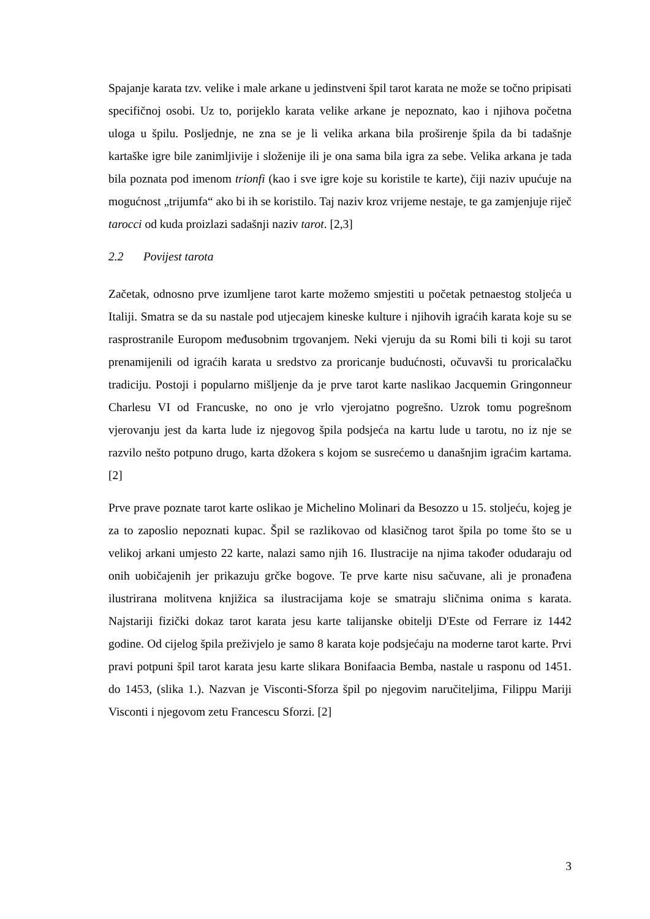Spajanje karata tzv. velike i male arkane u jedinstveni špil tarot karata ne može se točno pripisati specifičnoj osobi. Uz to, porijeklo karata velike arkane je nepoznato, kao i njihova početna uloga u špilu. Posljednje, ne zna se je li velika arkana bila proširenje špila da bi tadašnje kartaške igre bile zanimljivije i složenije ili je ona sama bila igra za sebe. Velika arkana je tada bila poznata pod imenom trionfi (kao i sve igre koje su koristile te karte), čiji naziv upućuje na mogućnost „trijumfa“ ako bi ih se koristilo. Taj naziv kroz vrijeme nestaje, te ga zamjenjuje riječ tarocci od kuda proizlazi sadašnji naziv tarot. [2,3]
2.2 Povijest tarota
Začetak, odnosno prve izumljene tarot karte možemo smjestiti u početak petnaestog stoljeća u Italiji. Smatra se da su nastale pod utjecajem kineske kulture i njihovih igraćih karata koje su se rasprostranile Europom međusobnim trgovanjem. Neki vjeruju da su Romi bili ti koji su tarot prenamijenili od igraćih karata u sredstvo za proricanje budućnosti, očuvavši tu proricalačku tradiciju. Postoji i popularno mišljenje da je prve tarot karte naslikao Jacquemin Gringonneur Charlesu VI od Francuske, no ono je vrlo vjerojatno pogrešno. Uzrok tomu pogrešnom vjerovanju jest da karta lude iz njegovog špila podsjeća na kartu lude u tarotu, no iz nje se razvilo nešto potpuno drugo, karta džokera s kojom se susrećemo u današnjim igraćim kartama. [2]
Prve prave poznate tarot karte oslikao je Michelino Molinari da Besozzo u 15. stoljeću, kojeg je za to zaposlio nepoznati kupac. Špil se razlikovao od klasičnog tarot špila po tome što se u velikoj arkani umjesto 22 karte, nalazi samo njih 16. Ilustracije na njima također odudaraju od onih uobičajenih jer prikazuju grčke bogove. Te prve karte nisu sačuvane, ali je pronađena ilustrirana molitvena knjižica sa ilustracijama koje se smatraju sličnima onima s karata. Najstariji fizički dokaz tarot karata jesu karte talijanske obitelji D'Este od Ferrare iz 1442 godine. Od cijelog špila preživjelo je samo 8 karata koje podsjećaju na moderne tarot karte. Prvi pravi potpuni špil tarot karata jesu karte slikara Bonifaacia Bemba, nastale u rasponu od 1451. do 1453, (slika 1.). Nazvan je Visconti-Sforza špil po njegovim naručiteljima, Filippu Mariji Visconti i njegovom zetu Francescu Sforzi. [2]
3